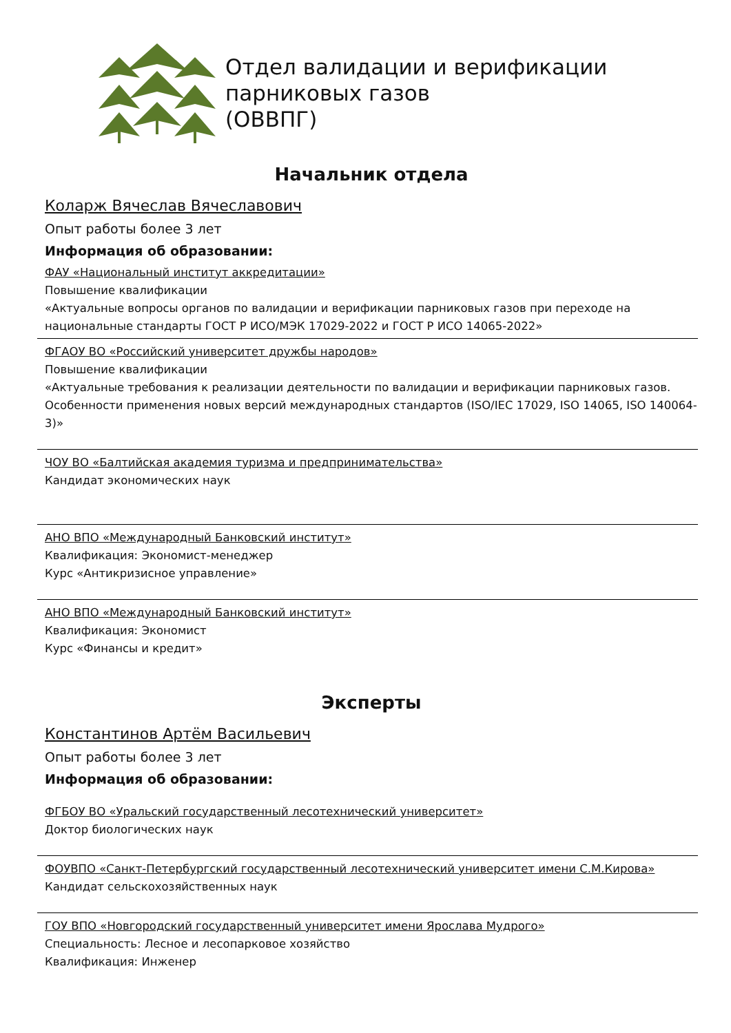Отдел валидации и верификации
парниковых газов
(ОВВПГ)
Начальник отдела
Коларж Вячеслав Вячеславович
Опыт работы более 3 лет
Информация об образовании:
ФАУ «Национальный институт аккредитации»
Повышение квалификации
«Актуальные вопросы органов по валидации и верификации парниковых газов при переходе на национальные стандарты ГОСТ Р ИСО/МЭК 17029-2022 и ГОСТ Р ИСО 14065-2022»
ФГАОУ ВО «Российский университет дружбы народов»
Повышение квалификации
«Актуальные требования к реализации деятельности по валидации и верификации парниковых газов. Особенности применения новых версий международных стандартов (ISO/IEC 17029, ISO 14065, ISO 140064-3)»
ЧОУ ВО «Балтийская академия туризма и предпринимательства»
Кандидат экономических наук
АНО ВПО «Международный Банковский институт»
Квалификация: Экономист-менеджер
Курс «Антикризисное управление»
АНО ВПО «Международный Банковский институт»
Квалификация: Экономист
Курс «Финансы и кредит»
Эксперты
Константинов Артём Васильевич
Опыт работы более 3 лет
Информация об образовании:
ФГБОУ ВО «Уральский государственный лесотехнический университет»
Доктор биологических наук
ФОУВПО «Санкт-Петербургский государственный лесотехнический университет имени С.М.Кирова»
Кандидат сельскохозяйственных наук
ГОУ ВПО «Новгородский государственный университет имени Ярослава Мудрого»
Специальность: Лесное и лесопарковое хозяйство
Квалификация: Инженер